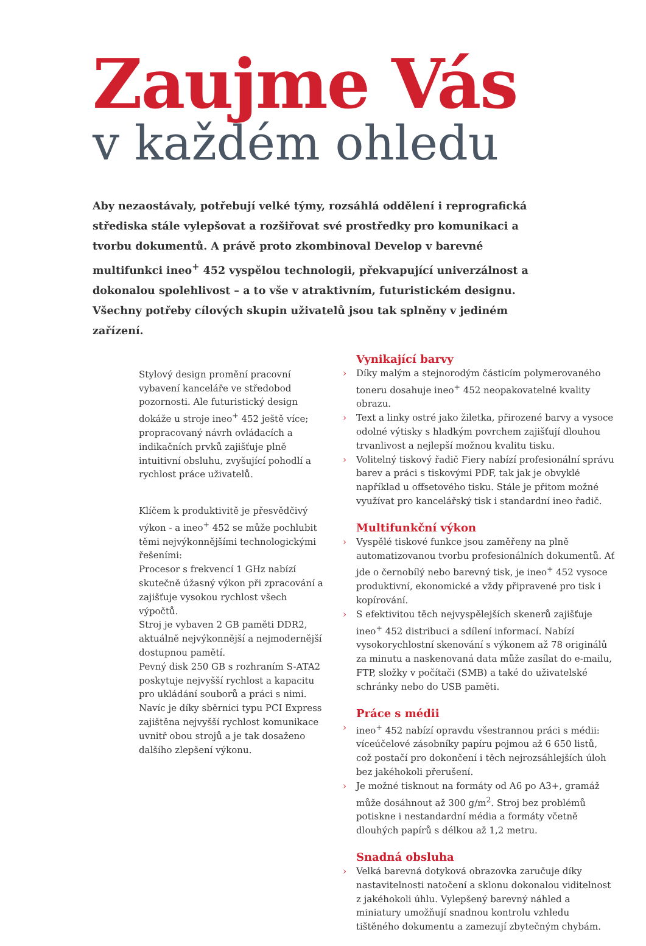Zaujme Vás
v každém ohledu
Aby nezaostávaly, potřebují velké týmy, rozsáhlá oddělení i reprografická střediska stále vylepšovat a rozšiřovat své prostředky pro komunikaci a tvorbu dokumentů. A právě proto zkombinoval Develop v barevné multifunkci ineo<sup>+</sup> 452 vyspělou technologii, překvapující univerzálnost a dokonalou spolehlivost – a to vše v atraktivním, futuristickém designu. Všechny potřeby cílových skupin uživatelů jsou tak splněny v jediném zařízení.
Stylový design promění pracovní vybavení kanceláře ve středobod pozornosti. Ale futuristický design dokáže u stroje ineo<sup>+</sup> 452 ještě více; propracovaný návrh ovládacích a indikačních prvků zajišťuje plně intuitivní obsluhu, zvyšující pohodlí a rychlost práce uživatelů.
Klíčem k produktivitě je přesvědčivý výkon - a ineo<sup>+</sup> 452 se může pochlubit těmi nejvýkonnějšími technologickými řešeními:
Procesor s frekvencí 1 GHz nabízí skutečně úžasný výkon při zpracování a zajišťuje vysokou rychlost všech výpočtů.
Stroj je vybaven 2 GB paměti DDR2, aktuálně nejvýkonnější a nejmodernější dostupnou pamětí.
Pevný disk 250 GB s rozhraním S-ATA2 poskytuje nejvyšší rychlost a kapacitu pro ukládání souborů a práci s nimi.
Navíc je díky sběrnici typu PCI Express zajištěna nejvyšší rychlost komunikace uvnitř obou strojů a je tak dosaženo dalšího zlepšení výkonu.
Vynikající barvy
› Díky malým a stejnorodým částicím polymerovaného toneru dosahuje ineo<sup>+</sup> 452 neopakovatelné kvality obrazu.
› Text a linky ostré jako žiletka, přirozené barvy a vysoce odolné výtisky s hladkým povrchem zajišťují dlouhou trvanlivost a nejlepší možnou kvalitu tisku.
› Volitelný tiskový řadič Fiery nabízí profesionální správu barev a práci s tiskovými PDF, tak jak je obvyklé například u offsetového tisku. Stále je přitom možné využívat pro kancelářský tisk i standardní ineo řadič.
Multifunkční výkon
› Vyspělé tiskové funkce jsou zaměřeny na plně automatizovanou tvorbu profesionálních dokumentů. Ať jde o černobílý nebo barevný tisk, je ineo<sup>+</sup> 452 vysoce produktivní, ekonomické a vždy připravené pro tisk i kopírování.
› S efektivitou těch nejvyspělejších skenerů zajišťuje ineo<sup>+</sup> 452 distribuci a sdílení informací. Nabízí vysokorychlostní skenování s výkonem až 78 originálů za minutu a naskenovaná data může zasílat do e-mailu, FTP, složky v počítači (SMB) a také do uživatelské schránky nebo do USB paměti.
Práce s médii
› ineo<sup>+</sup> 452 nabízí opravdu všestrannou práci s médii: víceúčelové zásobníky papíru pojmou až 6 650 listů, což postačí pro dokončení i těch nejrozsáhlejších úloh bez jakéhokoli přerušení.
› Je možné tisknout na formáty od A6 po A3+, gramáž může dosáhnout až 300 g/m<sup>2</sup>. Stroj bez problémů potiskne i nestandardní média a formáty včetně dlouhých papírů s délkou až 1,2 metru.
Snadná obsluha
› Velká barevná dotyková obrazovka zaručuje díky nastavitelnosti natočení a sklonu dokonalou viditelnost z jakéhokoli úhlu. Vylepšený barevný náhled a miniatury umožňují snadnou kontrolu vzhledu tištěného dokumentu a zamezují zbytečným chybám.